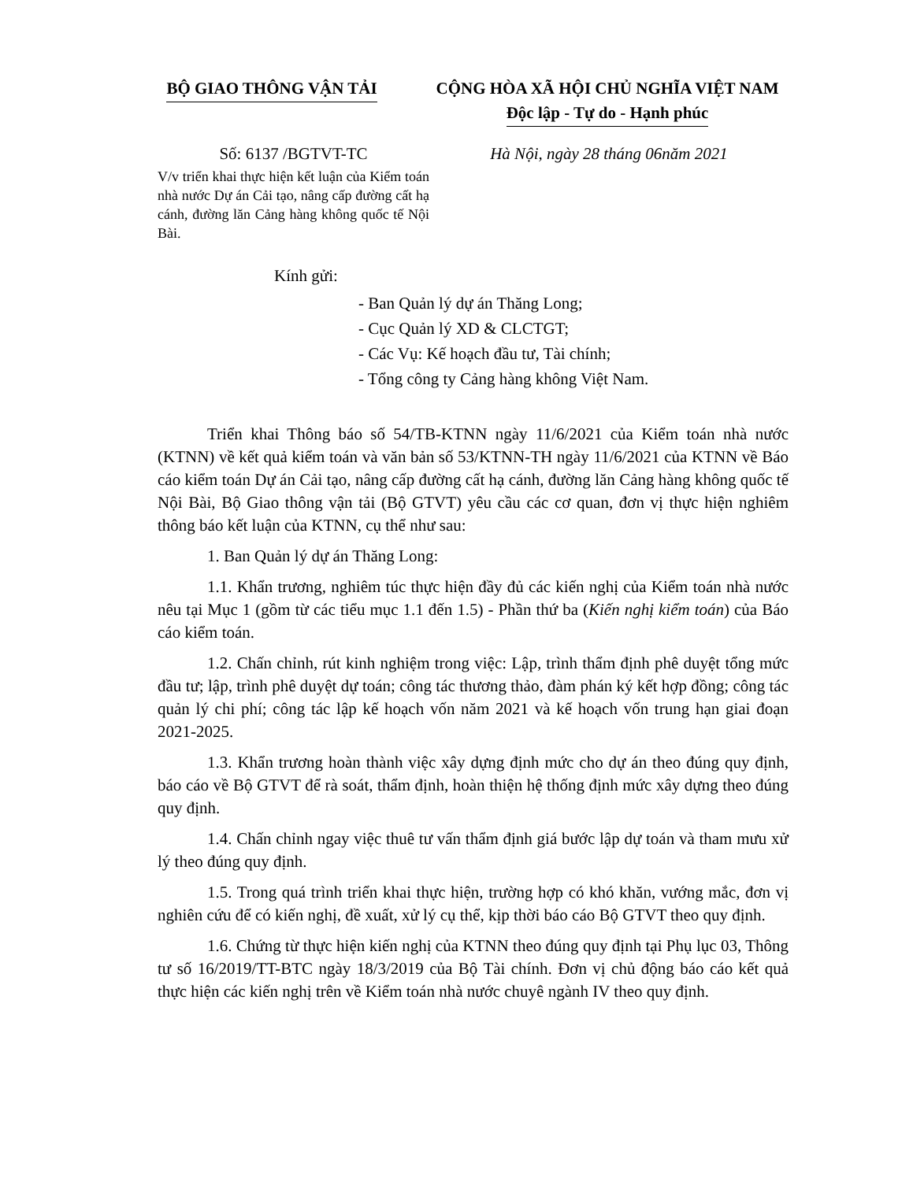BỘ GIAO THÔNG VẬN TẢI CỘNG HÒA XÃ HỘI CHỦ NGHĨA VIỆT NAM
Độc lập - Tự do - Hạnh phúc
Số: 6137 /BGTVT-TC
V/v triển khai thực hiện kết luận của Kiểm toán nhà nước Dự án Cải tạo, nâng cấp đường cất hạ cánh, đường lăn Cảng hàng không quốc tế Nội Bài.
Hà Nội, ngày 28 tháng 06năm 2021
Kính gửi:
- Ban Quản lý dự án Thăng Long;
- Cục Quản lý XD & CLCTGT;
- Các Vụ: Kế hoạch đầu tư, Tài chính;
- Tổng công ty Cảng hàng không Việt Nam.
Triển khai Thông báo số 54/TB-KTNN ngày 11/6/2021 của Kiểm toán nhà nước (KTNN) về kết quả kiểm toán và văn bản số 53/KTNN-TH ngày 11/6/2021 của KTNN về Báo cáo kiểm toán Dự án Cải tạo, nâng cấp đường cất hạ cánh, đường lăn Cảng hàng không quốc tế Nội Bài, Bộ Giao thông vận tải (Bộ GTVT) yêu cầu các cơ quan, đơn vị thực hiện nghiêm thông báo kết luận của KTNN, cụ thể như sau:
1. Ban Quản lý dự án Thăng Long:
1.1. Khẩn trương, nghiêm túc thực hiện đầy đủ các kiến nghị của Kiểm toán nhà nước nêu tại Mục 1 (gồm từ các tiểu mục 1.1 đến 1.5) - Phần thứ ba (Kiến nghị kiểm toán) của Báo cáo kiểm toán.
1.2. Chấn chỉnh, rút kinh nghiệm trong việc: Lập, trình thẩm định phê duyệt tổng mức đầu tư; lập, trình phê duyệt dự toán; công tác thương thảo, đàm phán ký kết hợp đồng; công tác quản lý chi phí; công tác lập kế hoạch vốn năm 2021 và kế hoạch vốn trung hạn giai đoạn 2021-2025.
1.3. Khẩn trương hoàn thành việc xây dựng định mức cho dự án theo đúng quy định, báo cáo về Bộ GTVT để rà soát, thẩm định, hoàn thiện hệ thống định mức xây dựng theo đúng quy định.
1.4. Chấn chỉnh ngay việc thuê tư vấn thẩm định giá bước lập dự toán và tham mưu xử lý theo đúng quy định.
1.5. Trong quá trình triển khai thực hiện, trường hợp có khó khăn, vướng mắc, đơn vị nghiên cứu để có kiến nghị, đề xuất, xử lý cụ thể, kịp thời báo cáo Bộ GTVT theo quy định.
1.6. Chứng từ thực hiện kiến nghị của KTNN theo đúng quy định tại Phụ lục 03, Thông tư số 16/2019/TT-BTC ngày 18/3/2019 của Bộ Tài chính. Đơn vị chủ động báo cáo kết quả thực hiện các kiến nghị trên về Kiểm toán nhà nước chuyê ngành IV theo quy định.